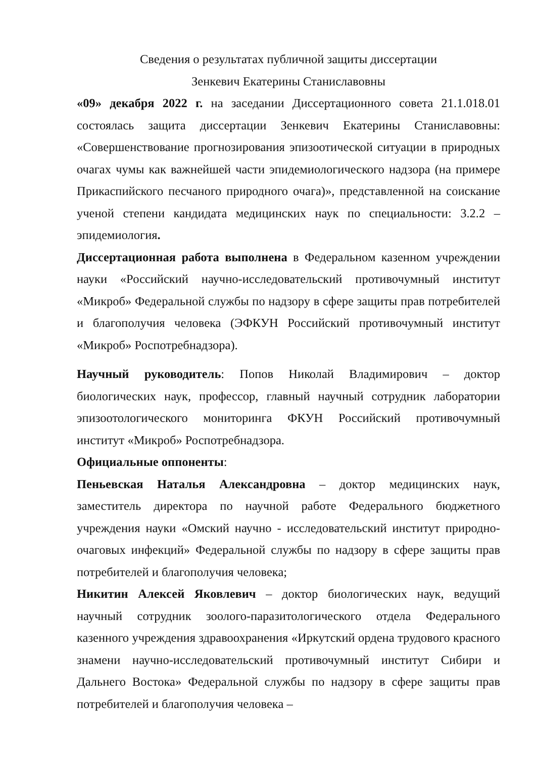Сведения о результатах публичной защиты диссертации
Зенкевич Екатерины Станиславовны
«09» декабря 2022 г. на заседании Диссертационного совета 21.1.018.01 состоялась защита диссертации Зенкевич Екатерины Станиславовны: «Совершенствование прогнозирования эпизоотической ситуации в природных очагах чумы как важнейшей части эпидемиологического надзора (на примере Прикаспийского песчаного природного очага)», представленной на соискание ученой степени кандидата медицинских наук по специальности: 3.2.2 – эпидемиология.
Диссертационная работа выполнена в Федеральном казенном учреждении науки «Российский научно-исследовательский противочумный институт «Микроб» Федеральной службы по надзору в сфере защиты прав потребителей и благополучия человека (ЭФКУН Российский противочумный институт «Микроб» Роспотребнадзора).
Научный руководитель: Попов Николай Владимирович – доктор биологических наук, профессор, главный научный сотрудник лаборатории эпизоотологического мониторинга ФКУН Российский противочумный институт «Микроб» Роспотребнадзора.
Официальные оппоненты:
Пеньевская Наталья Александровна – доктор медицинских наук, заместитель директора по научной работе Федерального бюджетного учреждения науки «Омский научно - исследовательский институт природно-очаговых инфекций» Федеральной службы по надзору в сфере защиты прав потребителей и благополучия человека;
Никитин Алексей Яковлевич – доктор биологических наук, ведущий научный сотрудник зоолого-паразитологического отдела Федерального казенного учреждения здравоохранения «Иркутский ордена трудового красного знамени научно-исследовательский противочумный институт Сибири и Дальнего Востока» Федеральной службы по надзору в сфере защиты прав потребителей и благополучия человека –